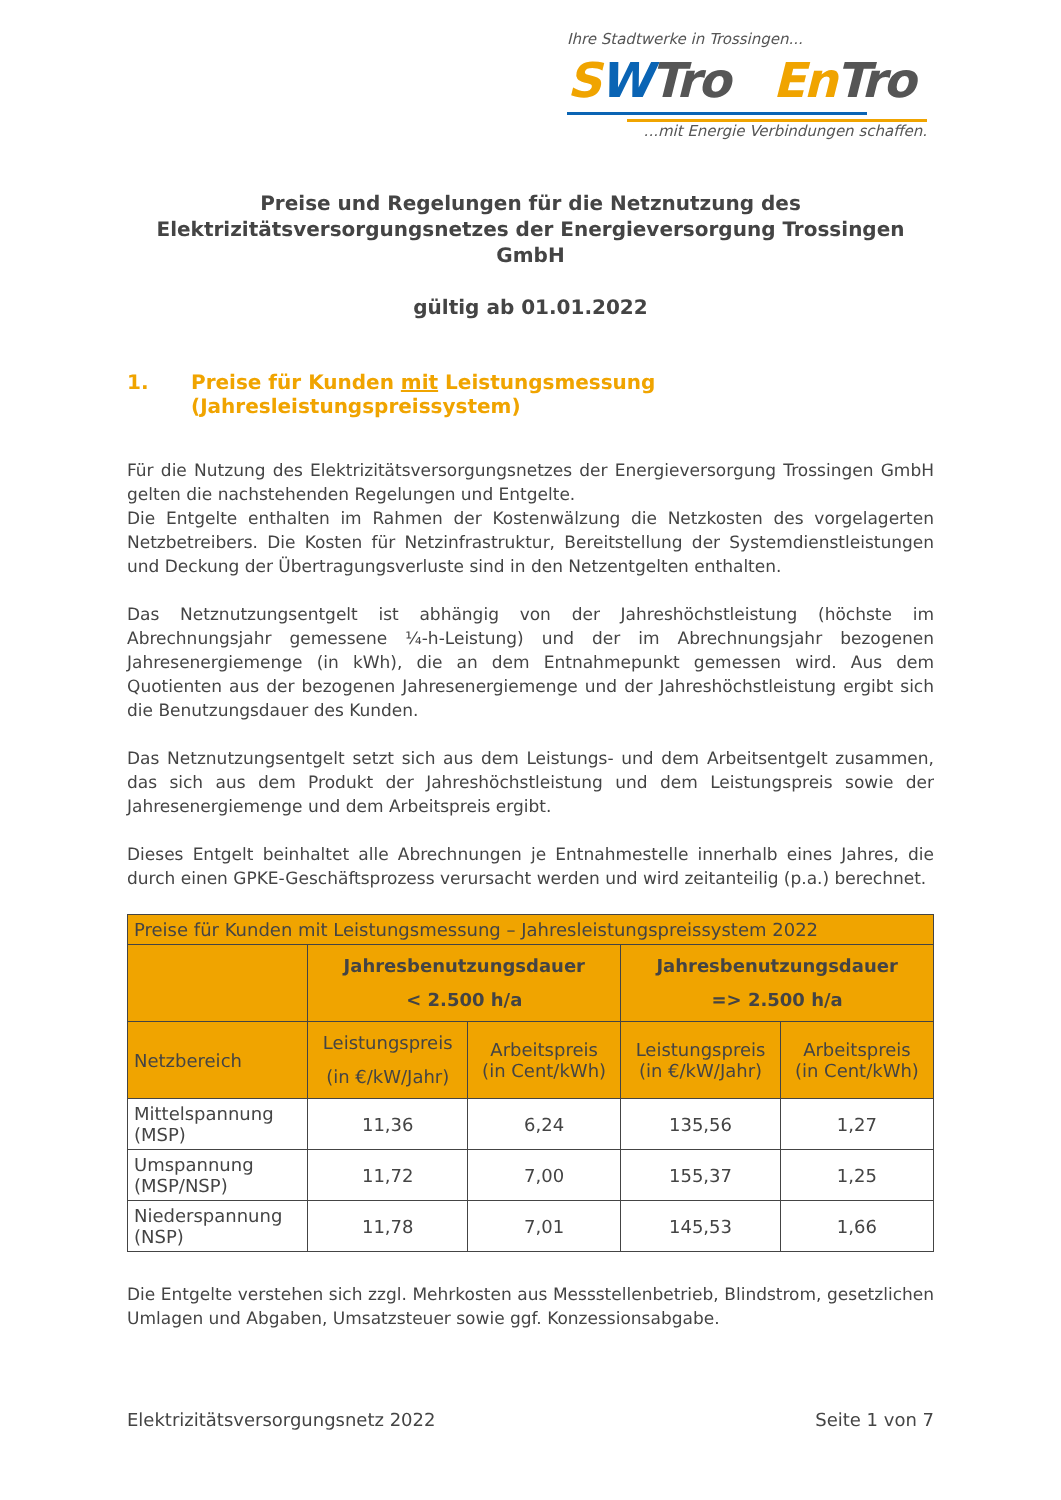Ihre Stadtwerke in Trossingen...
SWTro En Tro
...mit Energie Verbindungen schaffen.
Preise und Regelungen für die Netznutzung des
Elektrizitätsversorgungsnetzes der Energieversorgung Trossingen GmbH
gültig ab 01.01.2022
1. Preise für Kunden mit Leistungsmessung
(Jahresleistungspreissystem)
Für die Nutzung des Elektrizitätsversorgungsnetzes der Energieversorgung Trossingen GmbH gelten die nachstehenden Regelungen und Entgelte.
Die Entgelte enthalten im Rahmen der Kostenwälzung die Netzkosten des vorgelagerten Netzbetreibers. Die Kosten für Netzinfrastruktur, Bereitstellung der Systemdienstleistungen und Deckung der Übertragungsverluste sind in den Netzentgelten enthalten.
Das Netznutzungsentgelt ist abhängig von der Jahreshöchstleistung (höchste im Abrechnungsjahr gemessene ¼-h-Leistung) und der im Abrechnungsjahr bezogenen Jahresenergiemenge (in kWh), die an dem Entnahmepunkt gemessen wird. Aus dem Quotienten aus der bezogenen Jahresenergiemenge und der Jahreshöchstleistung ergibt sich die Benutzungsdauer des Kunden.
Das Netznutzungsentgelt setzt sich aus dem Leistungs- und dem Arbeitsentgelt zusammen, das sich aus dem Produkt der Jahreshöchstleistung und dem Leistungspreis sowie der Jahresenergiemenge und dem Arbeitspreis ergibt.
Dieses Entgelt beinhaltet alle Abrechnungen je Entnahmestelle innerhalb eines Jahres, die durch einen GPKE-Geschäftsprozess verursacht werden und wird zeitanteilig (p.a.) berechnet.
| Preise für Kunden mit Leistungsmessung – Jahresleistungspreissystem 2022 | | | | |
| --- | --- | --- | --- | --- |
| | Jahresbenutzungsdauer < 2.500 h/a | | Jahresbenutzungsdauer => 2.500 h/a | |
| Netzbereich | Leistungspreis (in €/kW/Jahr) | Arbeitspreis (in Cent/kWh) | Leistungspreis (in €/kW/Jahr) | Arbeitspreis (in Cent/kWh) |
| Mittelspannung (MSP) | 11,36 | 6,24 | 135,56 | 1,27 |
| Umspannung (MSP/NSP) | 11,72 | 7,00 | 155,37 | 1,25 |
| Niederspannung (NSP) | 11,78 | 7,01 | 145,53 | 1,66 |
Die Entgelte verstehen sich zzgl. Mehrkosten aus Messstellenbetrieb, Blindstrom, gesetzlichen Umlagen und Abgaben, Umsatzsteuer sowie ggf. Konzessionsabgabe.
Elektrizitätsversorgungsnetz 2022 Seite 1 von 7